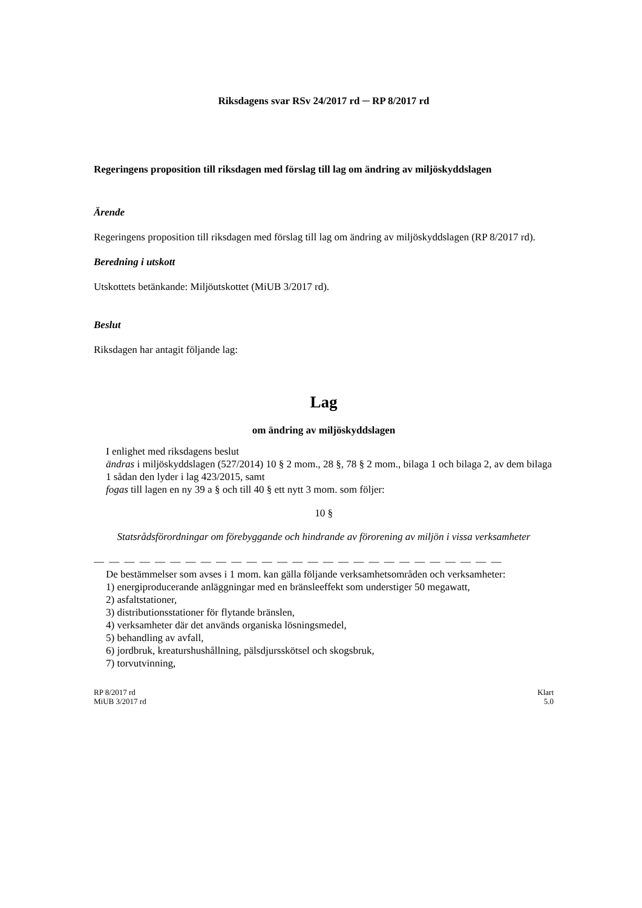Riksdagens svar RSv 24/2017 rd ─ RP 8/2017 rd
Regeringens proposition till riksdagen med förslag till lag om ändring av miljöskyddslagen
Ärende
Regeringens proposition till riksdagen med förslag till lag om ändring av miljöskyddslagen (RP 8/2017 rd).
Beredning i utskott
Utskottets betänkande: Miljöutskottet (MiUB 3/2017 rd).
Beslut
Riksdagen har antagit följande lag:
Lag
om ändring av miljöskyddslagen
I enlighet med riksdagens beslut
ändras i miljöskyddslagen (527/2014) 10 § 2 mom., 28 §, 78 § 2 mom., bilaga 1 och bilaga 2, av dem bilaga 1 sådan den lyder i lag 423/2015, samt
fogas till lagen en ny 39 a § och till 40 § ett nytt 3 mom. som följer:
10 §
Statsrådsförordningar om förebyggande och hindrande av förorening av miljön i vissa verksamheter
— — — — — — — — — — — — — — — — — — — — — — — — — — —
De bestämmelser som avses i 1 mom. kan gälla följande verksamhetsområden och verksamheter:
1) energiproducerande anläggningar med en bränsleeffekt som understiger 50 megawatt,
2) asfaltstationer,
3) distributionsstationer för flytande bränslen,
4) verksamheter där det används organiska lösningsmedel,
5) behandling av avfall,
6) jordbruk, kreatursh­ushållning, pälsdjursskötsel och skogsbruk,
7) torvutvinning,
RP 8/2017 rd
MiUB 3/2017 rd
Klart
5.0